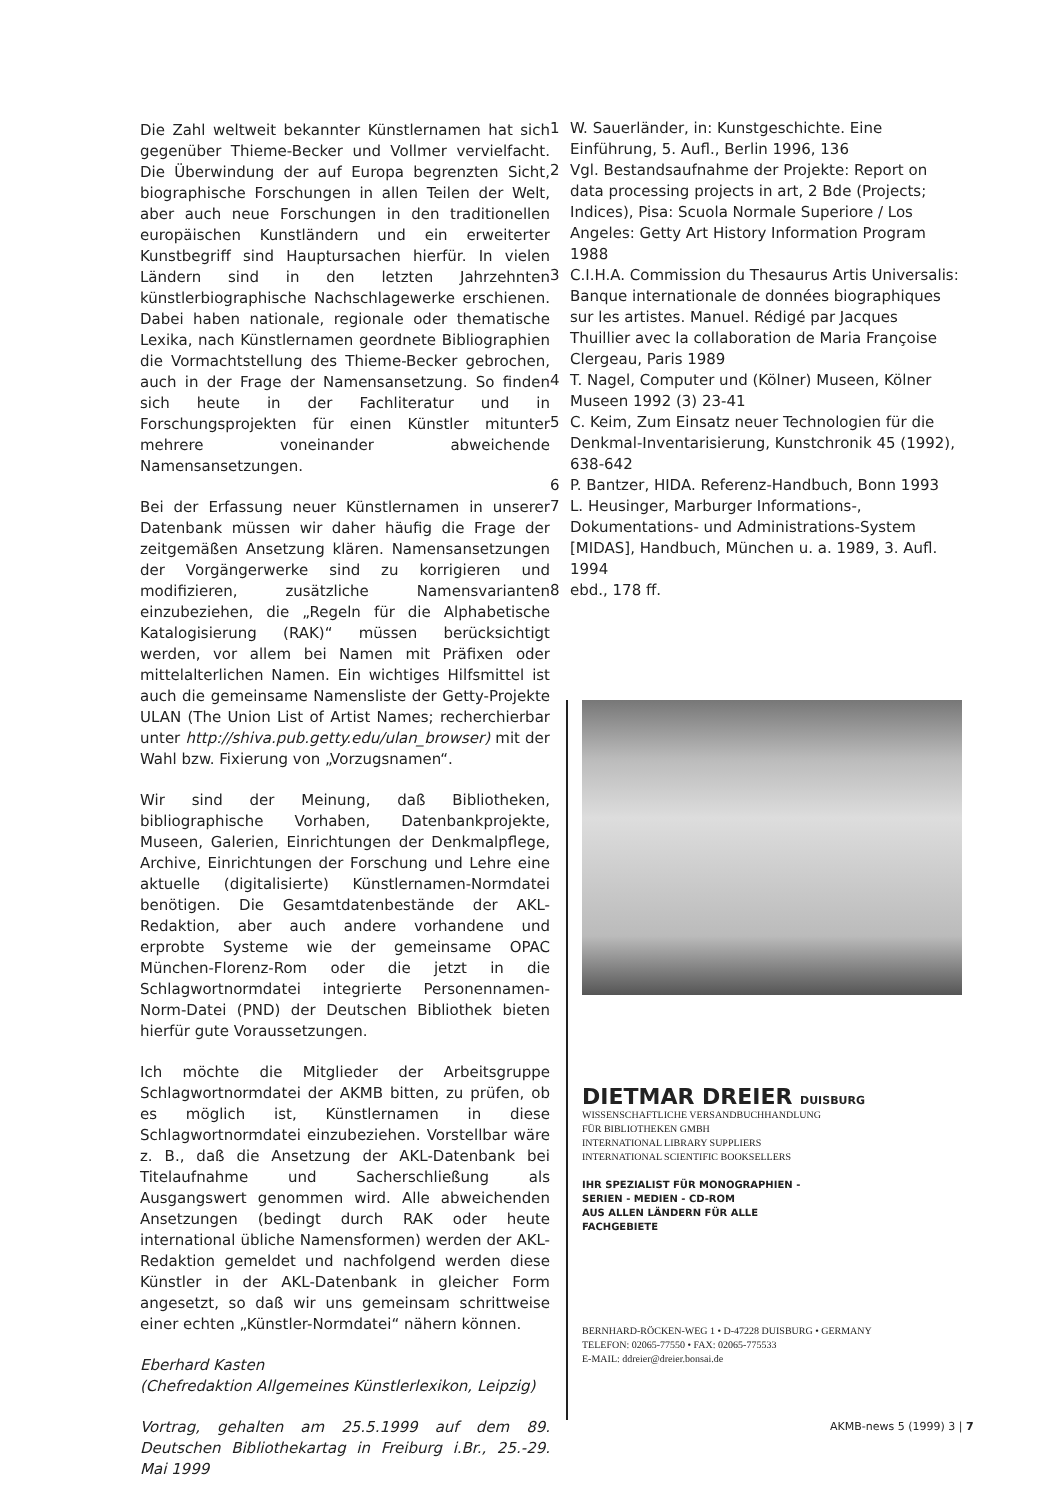Die Zahl weltweit bekannter Künstlernamen hat sich gegenüber Thieme-Becker und Vollmer vervielfacht. Die Überwindung der auf Europa begrenzten Sicht, biographische Forschungen in allen Teilen der Welt, aber auch neue Forschungen in den traditionellen europäischen Kunstländern und ein erweiterter Kunstbegriff sind Hauptursachen hierfür. In vielen Ländern sind in den letzten Jahrzehnten künstlerbiographische Nachschlagewerke erschienen. Dabei haben nationale, regionale oder thematische Lexika, nach Künstlernamen geordnete Bibliographien die Vormachtstellung des Thieme-Becker gebrochen, auch in der Frage der Namensansetzung. So finden sich heute in der Fachliteratur und in Forschungsprojekten für einen Künstler mitunter mehrere voneinander abweichende Namensansetzungen.
Bei der Erfassung neuer Künstlernamen in unserer Datenbank müssen wir daher häufig die Frage der zeitgemäßen Ansetzung klären. Namensansetzungen der Vorgängerwerke sind zu korrigieren und modifizieren, zusätzliche Namensvarianten einzubeziehen, die „Regeln für die Alphabetische Katalogisierung (RAK)“ müssen berücksichtigt werden, vor allem bei Namen mit Präfixen oder mittelalterlichen Namen. Ein wichtiges Hilfsmittel ist auch die gemeinsame Namensliste der Getty-Projekte ULAN (The Union List of Artist Names; recherchierbar unter http://shiva.pub.getty.edu/ulan_browser) mit der Wahl bzw. Fixierung von „Vorzugsnamen“.
Wir sind der Meinung, daß Bibliotheken, bibliographische Vorhaben, Datenbankprojekte, Museen, Galerien, Einrichtungen der Denkmalpflege, Archive, Einrichtungen der Forschung und Lehre eine aktuelle (digitalisierte) Künstlernamen-Normdatei benötigen. Die Gesamtdatenbestände der AKL-Redaktion, aber auch andere vorhandene und erprobte Systeme wie der gemeinsame OPAC München-Florenz-Rom oder die jetzt in die Schlagwortnormdatei integrierte Personennamen-Norm-Datei (PND) der Deutschen Bibliothek bieten hierfür gute Voraussetzungen.
Ich möchte die Mitglieder der Arbeitsgruppe Schlagwortnormdatei der AKMB bitten, zu prüfen, ob es möglich ist, Künstlernamen in diese Schlagwortnormdatei einzubeziehen. Vorstellbar wäre z. B., daß die Ansetzung der AKL-Datenbank bei Titelaufnahme und Sacherschließung als Ausgangswert genommen wird. Alle abweichenden Ansetzungen (bedingt durch RAK oder heute international übliche Namensformen) werden der AKL-Redaktion gemeldet und nachfolgend werden diese Künstler in der AKL-Datenbank in gleicher Form angesetzt, so daß wir uns gemeinsam schrittweise einer echten „Künstler-Normdatei“ nähern können.
Eberhard Kasten
(Chefredaktion Allgemeines Künstlerlexikon, Leipzig)
Vortrag, gehalten am 25.5.1999 auf dem 89. Deutschen Bibliothekartag in Freiburg i.Br., 25.-29. Mai 1999
1 W. Sauerländer, in: Kunstgeschichte. Eine Einführung, 5. Aufl., Berlin 1996, 136
2 Vgl. Bestandsaufnahme der Projekte: Report on data processing projects in art, 2 Bde (Projects; Indices), Pisa: Scuola Normale Superiore / Los Angeles: Getty Art History Information Program 1988
3 C.I.H.A. Commission du Thesaurus Artis Universalis: Banque internationale de données biographiques sur les artistes. Manuel. Rédigé par Jacques Thuillier avec la collaboration de Maria Françoise Clergeau, Paris 1989
4 T. Nagel, Computer und (Kölner) Museen, Kölner Museen 1992 (3) 23-41
5 C. Keim, Zum Einsatz neuer Technologien für die Denkmal-Inventarisierung, Kunstchronik 45 (1992), 638-642
6 P. Bantzer, HIDA. Referenz-Handbuch, Bonn 1993
7 L. Heusinger, Marburger Informations-, Dokumentations- und Administrations-System [MIDAS], Handbuch, München u. a. 1989, 3. Aufl. 1994
8 ebd., 178 ff.
DIETMAR DREIER DUISBURG
WISSENSCHAFTLICHE VERSANDBUCHHANDLUNG
FÜR BIBLIOTHEKEN GMBH
INTERNATIONAL LIBRARY SUPPLIERS
INTERNATIONAL SCIENTIFIC BOOKSELLERS
IHR SPEZIALIST FÜR MONOGRAPHIEN -
SERIEN - MEDIEN - CD-ROM
AUS ALLEN LÄNDERN FÜR ALLE
FACHGEBIETE
BERNHARD-RÖCKEN-WEG 1 • D-47228 DUISBURG • GERMANY
TELEFON: 02065-77550 • FAX: 02065-775533
E-MAIL: ddreier@dreier.bonsai.de
AKMB-news 5 (1999) 3 | 7